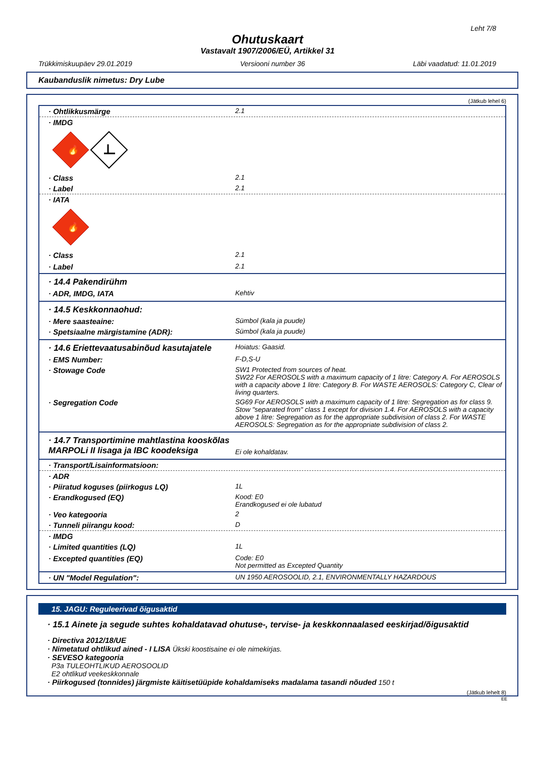Leht 7/8
Ohutuskaart
Vastavalt 1907/2006/EÜ, Artikkel 31
Trükkimiskuupäev 29.01.2019 Versiooni number 36 Läbi vaadatud: 11.01.2019
Kaubanduslik nimetus: Dry Lube
(Jätkub lehel 6)
· Ohtlikkusmärge 2.1
· IMDG
🔥
· Class 2.1
· Label 2.1
· IATA
🔥
· Class 2.1
· Label 2.1
· 14.4 Pakendirühm
· ADR, IMDG, IATA Kehtiv
· 14.5 Keskkonnaohud:
· Mere saasteaine: Sümbol (kala ja puude)
· Spetsiaalne märgistamine (ADR): Sümbol (kala ja puude)
· 14.6 Eriettevaatusabinõud kasutajatele
Hoiatus: Gaasid.
· EMS Number: F-D,S-U
· Stowage Code SW1 Protected from sources of heat.
SW22 For AEROSOLS with a maximum capacity of 1 litre: Category A. For AEROSOLS with a capacity above 1 litre: Category B. For WASTE AEROSOLS: Category C, Clear of living quarters.
· Segregation Code SG69 For AEROSOLS with a maximum capacity of 1 litre: Segregation as for class 9. Stow "separated from" class 1 except for division 1.4. For AEROSOLS with a capacity above 1 litre: Segregation as for the appropriate subdivision of class 2. For WASTE AEROSOLS: Segregation as for the appropriate subdivision of class 2.
· 14.7 Transportimine mahtlastina kooskõlas MARPOLi II lisaga ja IBC koodeksiga
Ei ole kohaldatav.
· Transport/Lisainformatsioon:
· ADR
· Piiratud koguses (piirkogus LQ) 1L
· Erandkogused (EQ) Kood: E0
Erandkogused ei ole lubatud
· Veo kategooria 2
· Tunneli piirangu kood: D
· IMDG
· Limited quantities (LQ) 1L
· Excepted quantities (EQ) Code: E0
Not permitted as Excepted Quantity
· UN "Model Regulation": UN 1950 AEROSOOLID, 2.1, ENVIRONMENTALLY HAZARDOUS
15. JAGU: Reguleerivad õigusaktid
· 15.1 Ainete ja segude suhtes kohaldatavad ohutuse-, tervise- ja keskkonnaalased eeskirjad/õigusaktid
· Directiva 2012/18/UE
· Nimetatud ohtlikud ained - I LISA Ükski koostisaine ei ole nimekirjas.
· SEVESO kategooria
P3a TULEOHTLIKUD AEROSOOLID
E2 ohtlikud veekeskkonnale
· Piirkogused (tonnides) järgmiste käitisetüüpide kohaldamiseks madalama tasandi nõuded 150 t
(Jätkub lehelt 8)
EE